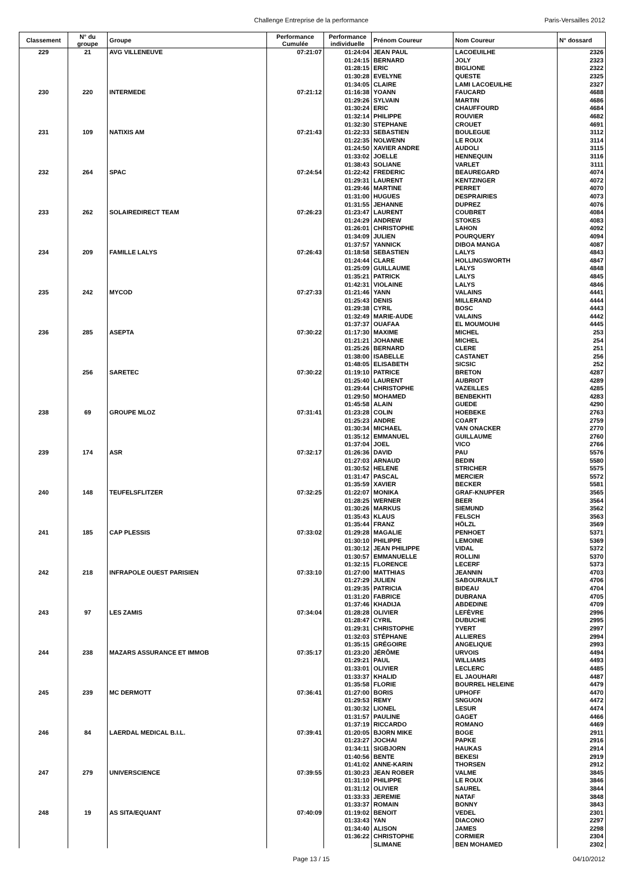Challenge Entreprise de la performance Paris-Versailles 2012
| Classement | N° du groupe | Groupe | Performance Cumulée | Performance individuelle | Prénom Coureur | Nom Coureur | N° dossard |
| --- | --- | --- | --- | --- | --- | --- | --- |
| 229 | 21 | AVG VILLENEUVE | 07:21:07 | 01:24:04 | JEAN PAUL | LACOEUILHE | 2326 |
| | | | | 01:24:15 | BERNARD | JOLY | 2323 |
| | | | | 01:28:15 | ERIC | BIGLIONE | 2322 |
| | | | | 01:30:28 | EVELYNE | QUESTE | 2325 |
| | | | | 01:34:05 | CLAIRE | LAMI LACOEUILHE | 2327 |
| 230 | 220 | INTERMEDE | 07:21:12 | 01:16:38 | YOANN | FAUCARD | 4688 |
| | | | | 01:29:26 | SYLVAIN | MARTIN | 4686 |
| | | | | 01:30:24 | ERIC | CHAUFFOURD | 4684 |
| | | | | 01:32:14 | PHILIPPE | ROUVIER | 4682 |
| | | | | 01:32:30 | STEPHANE | CROUET | 4691 |
| 231 | 109 | NATIXIS AM | 07:21:43 | 01:22:33 | SEBASTIEN | BOULEGUE | 3112 |
| | | | | 01:22:35 | NOLWENN | LE ROUX | 3114 |
| | | | | 01:24:50 | XAVIER ANDRE | AUDOLI | 3115 |
| | | | | 01:33:02 | JOELLE | HENNEQUIN | 3116 |
| | | | | 01:38:43 | SOLIANE | VARLET | 3111 |
| 232 | 264 | SPAC | 07:24:54 | 01:22:42 | FREDERIC | BEAUREGARD | 4074 |
| | | | | 01:29:31 | LAURENT | KENTZINGER | 4072 |
| | | | | 01:29:46 | MARTINE | PERRET | 4070 |
| | | | | 01:31:00 | HUGUES | DESPRAIRIES | 4073 |
| | | | | 01:31:55 | JEHANNE | DUPREZ | 4076 |
| 233 | 262 | SOLAIREDIRECT TEAM | 07:26:23 | 01:23:47 | LAURENT | COUBRET | 4084 |
| | | | | 01:24:29 | ANDREW | STOKES | 4083 |
| | | | | 01:26:01 | CHRISTOPHE | LAHON | 4092 |
| | | | | 01:34:09 | JULIEN | POURQUERY | 4094 |
| | | | | 01:37:57 | YANNICK | DIBOA MANGA | 4087 |
| 234 | 209 | FAMILLE LALYS | 07:26:43 | 01:18:58 | SEBASTIEN | LALYS | 4843 |
| | | | | 01:24:44 | CLARE | HOLLINGSWORTH | 4847 |
| | | | | 01:25:09 | GUILLAUME | LALYS | 4848 |
| | | | | 01:35:21 | PATRICK | LALYS | 4845 |
| | | | | 01:42:31 | VIOLAINE | LALYS | 4846 |
| 235 | 242 | MYCOD | 07:27:33 | 01:21:46 | YANN | VALAINS | 4441 |
| | | | | 01:25:43 | DENIS | MILLERAND | 4444 |
| | | | | 01:29:38 | CYRIL | BOSC | 4443 |
| | | | | 01:32:49 | MARIE-AUDE | VALAINS | 4442 |
| | | | | 01:37:37 | OUAFAA | EL MOUMOUHI | 4445 |
| 236 | 285 | ASEPTA | 07:30:22 | 01:17:30 | MAXIME | MICHEL | 253 |
| | | | | 01:21:21 | JOHANNE | MICHEL | 254 |
| | | | | 01:25:26 | BERNARD | CLERE | 251 |
| | | | | 01:38:00 | ISABELLE | CASTANET | 256 |
| | | | | 01:48:05 | ELISABETH | SICSIC | 252 |
| | 256 | SARETEC | 07:30:22 | 01:19:10 | PATRICE | BRETON | 4287 |
| | | | | 01:25:40 | LAURENT | AUBRIOT | 4289 |
| | | | | 01:29:44 | CHRISTOPHE | VAZEILLES | 4285 |
| | | | | 01:29:50 | MOHAMED | BENBEKHTI | 4283 |
| | | | | 01:45:58 | ALAIN | GUEDE | 4290 |
| 238 | 69 | GROUPE MLOZ | 07:31:41 | 01:23:28 | COLIN | HOEBEKE | 2763 |
| | | | | 01:25:23 | ANDRE | COART | 2759 |
| | | | | 01:30:34 | MICHAEL | VAN ONACKER | 2770 |
| | | | | 01:35:12 | EMMANUEL | GUILLAUME | 2760 |
| | | | | 01:37:04 | JOEL | VICO | 2766 |
| 239 | 174 | ASR | 07:32:17 | 01:26:36 | DAVID | PAU | 5576 |
| | | | | 01:27:03 | ARNAUD | BEDIN | 5580 |
| | | | | 01:30:52 | HELENE | STRICHER | 5575 |
| | | | | 01:31:47 | PASCAL | MERCIER | 5572 |
| | | | | 01:35:59 | XAVIER | BECKER | 5581 |
| 240 | 148 | TEUFELSFLITZER | 07:32:25 | 01:22:07 | MONIKA | GRAF-KNUPFER | 3565 |
| | | | | 01:28:25 | WERNER | BEER | 3564 |
| | | | | 01:30:26 | MARKUS | SIEMUND | 3562 |
| | | | | 01:35:43 | KLAUS | FELSCH | 3563 |
| | | | | 01:35:44 | FRANZ | HÖLZL | 3569 |
| 241 | 185 | CAP PLESSIS | 07:33:02 | 01:29:28 | MAGALIE | PENHOET | 5371 |
| | | | | 01:30:10 | PHILIPPE | LEMOINE | 5369 |
| | | | | 01:30:12 | JEAN PHILIPPE | VIDAL | 5372 |
| | | | | 01:30:57 | EMMANUELLE | ROLLINI | 5370 |
| | | | | 01:32:15 | FLORENCE | LECERF | 5373 |
| 242 | 218 | INFRAPOLE OUEST PARISIEN | 07:33:10 | 01:27:00 | MATTHIAS | JEANNIN | 4703 |
| | | | | 01:27:29 | JULIEN | SABOURAULT | 4706 |
| | | | | 01:29:35 | PATRICIA | BIDEAU | 4704 |
| | | | | 01:31:20 | FABRICE | DUBRANA | 4705 |
| | | | | 01:37:46 | KHADIJA | ABDEDINE | 4709 |
| 243 | 97 | LES ZAMIS | 07:34:04 | 01:28:28 | OLIVIER | LEFÈVRE | 2996 |
| | | | | 01:28:47 | CYRIL | DUBUCHE | 2995 |
| | | | | 01:29:31 | CHRISTOPHE | YVERT | 2997 |
| | | | | 01:32:03 | STÉPHANE | ALLIERES | 2994 |
| | | | | 01:35:15 | GRÉGOIRE | ANGELIQUE | 2993 |
| 244 | 238 | MAZARS ASSURANCE ET IMMOB | 07:35:17 | 01:23:20 | JÉRÔME | URVOIS | 4494 |
| | | | | 01:29:21 | PAUL | WILLIAMS | 4493 |
| | | | | 01:33:01 | OLIVIER | LECLERC | 4485 |
| | | | | 01:33:37 | KHALID | EL JAOUHARI | 4487 |
| | | | | 01:35:58 | FLORIE | BOURREL HELEINE | 4479 |
| 245 | 239 | MC DERMOTT | 07:36:41 | 01:27:00 | BORIS | UPHOFF | 4470 |
| | | | | 01:29:53 | REMY | SNGUON | 4472 |
| | | | | 01:30:32 | LIONEL | LESUR | 4474 |
| | | | | 01:31:57 | PAULINE | GAGET | 4466 |
| | | | | 01:37:19 | RICCARDO | ROMANO | 4469 |
| 246 | 84 | LAERDAL MEDICAL B.I.L. | 07:39:41 | 01:20:05 | BJORN MIKE | BOGE | 2911 |
| | | | | 01:23:27 | JOCHAI | PAPKE | 2916 |
| | | | | 01:34:11 | SIGBJORN | HAUKAS | 2914 |
| | | | | 01:40:56 | BENTE | BEKESI | 2919 |
| | | | | 01:41:02 | ANNE-KARIN | THORSEN | 2912 |
| 247 | 279 | UNIVERSCIENCE | 07:39:55 | 01:30:23 | JEAN ROBER | VALME | 3845 |
| | | | | 01:31:10 | PHILIPPE | LE ROUX | 3846 |
| | | | | 01:31:12 | OLIVIER | SAUREL | 3844 |
| | | | | 01:33:33 | JEREMIE | NATAF | 3848 |
| | | | | 01:33:37 | ROMAIN | BONNY | 3843 |
| 248 | 19 | AS SITA/EQUANT | 07:40:09 | 01:19:02 | BENOIT | VEDEL | 2301 |
| | | | | 01:33:43 | YAN | DIACONO | 2297 |
| | | | | 01:34:40 | ALISON | JAMES | 2298 |
| | | | | 01:36:22 | CHRISTOPHE | CORMIER | 2304 |
| | | | | | SLIMANE | BEN MOHAMED | 2302 |
Page 13 / 15 04/10/2012